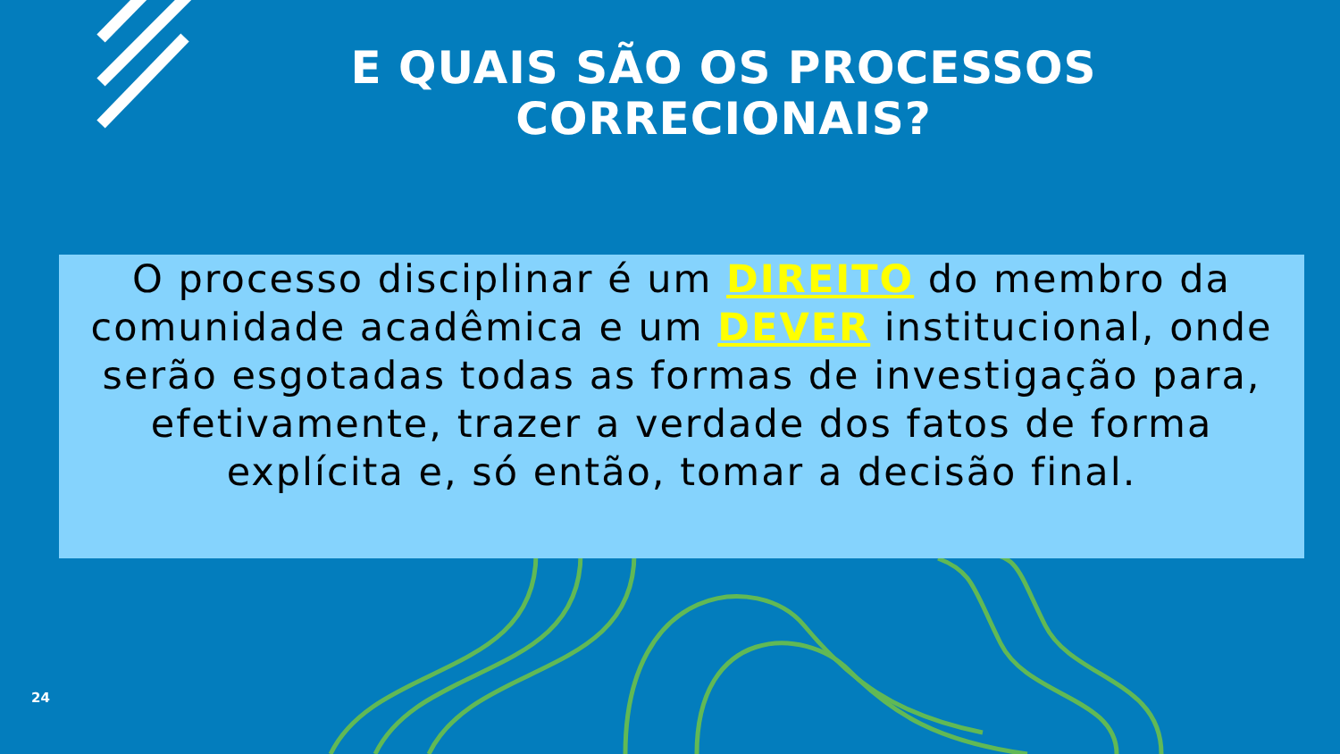E QUAIS SÃO OS PROCESSOS
CORRECIONAIS?
O processo disciplinar é um DIREITO do membro da comunidade acadêmica e um DEVER institucional, onde serão esgotadas todas as formas de investigação para, efetivamente, trazer a verdade dos fatos de forma explícita e, só então, tomar a decisão final.
24